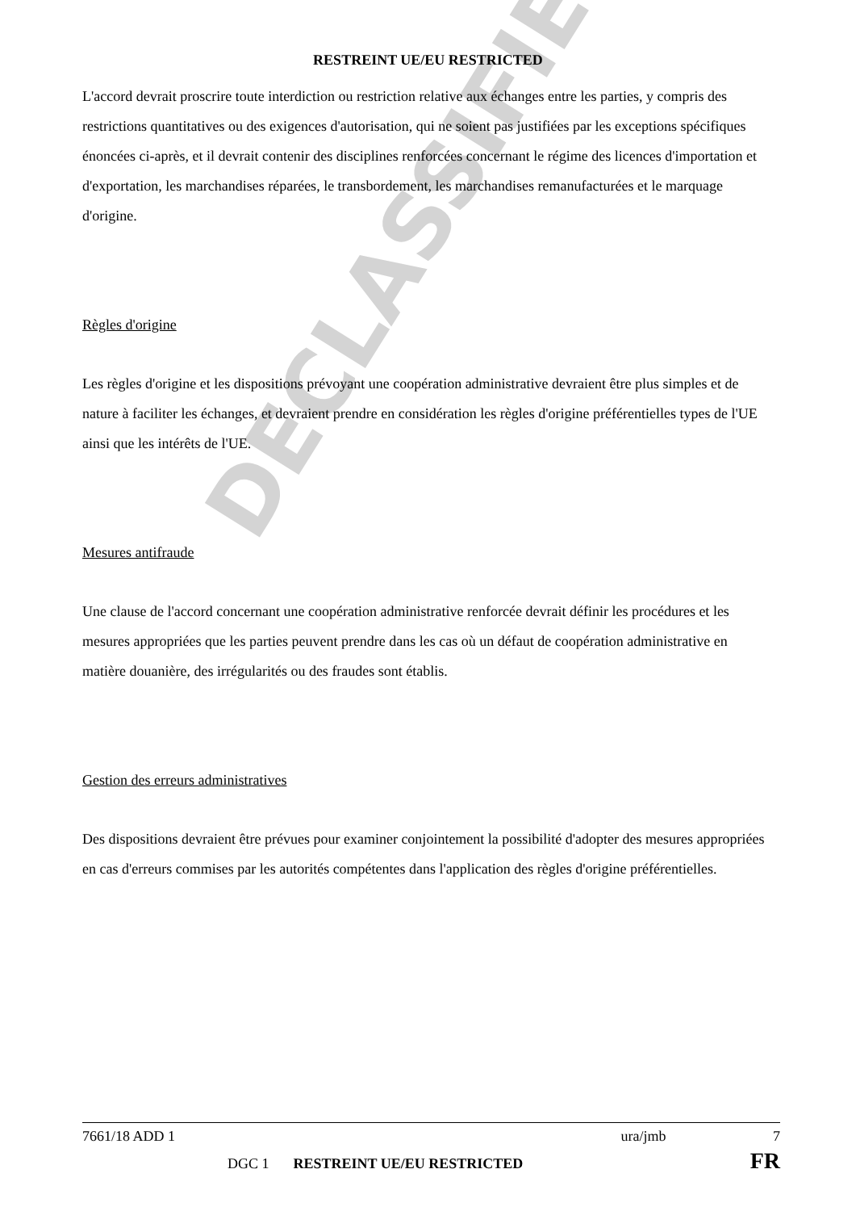DECLASSIFIED
RESTREINT UE/EU RESTRICTED
L'accord devrait proscrire toute interdiction ou restriction relative aux échanges entre les parties, y compris des restrictions quantitatives ou des exigences d'autorisation, qui ne soient pas justifiées par les exceptions spécifiques énoncées ci-après, et il devrait contenir des disciplines renforcées concernant le régime des licences d'importation et d'exportation, les marchandises réparées, le transbordement, les marchandises remanufacturées et le marquage d'origine.
Règles d'origine
Les règles d'origine et les dispositions prévoyant une coopération administrative devraient être plus simples et de nature à faciliter les échanges, et devraient prendre en considération les règles d'origine préférentielles types de l'UE ainsi que les intérêts de l'UE.
Mesures antifraude
Une clause de l'accord concernant une coopération administrative renforcée devrait définir les procédures et les mesures appropriées que les parties peuvent prendre dans les cas où un défaut de coopération administrative en matière douanière, des irrégularités ou des fraudes sont établis.
Gestion des erreurs administratives
Des dispositions devraient être prévues pour examiner conjointement la possibilité d'adopter des mesures appropriées en cas d'erreurs commises par les autorités compétentes dans l'application des règles d'origine préférentielles.
7661/18 ADD 1 ura/jmb 7
DGC 1 RESTREINT UE/EU RESTRICTED FR